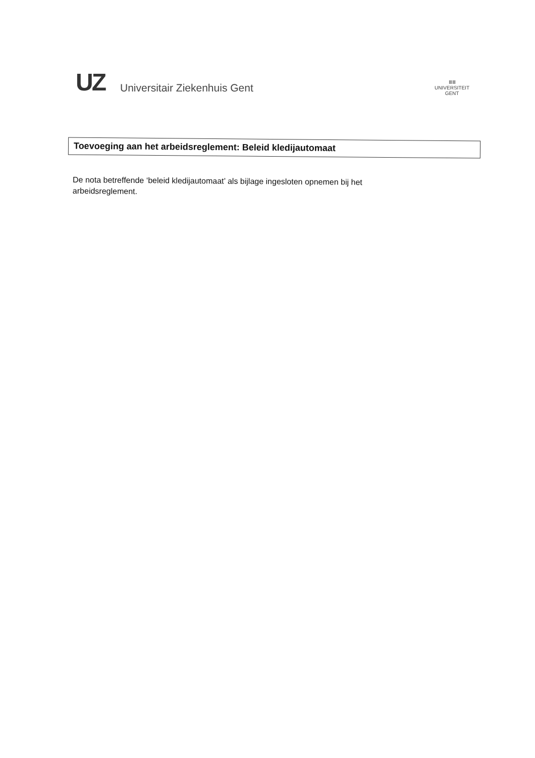UZ Universitair Ziekenhuis Gent
ⅢⅢ
UNIVERSITEIT
GENT
Toevoeging aan het arbeidsreglement: Beleid kledijautomaat
De nota betreffende ‘beleid kledijautomaat’ als bijlage ingesloten opnemen bij het arbeidsreglement.